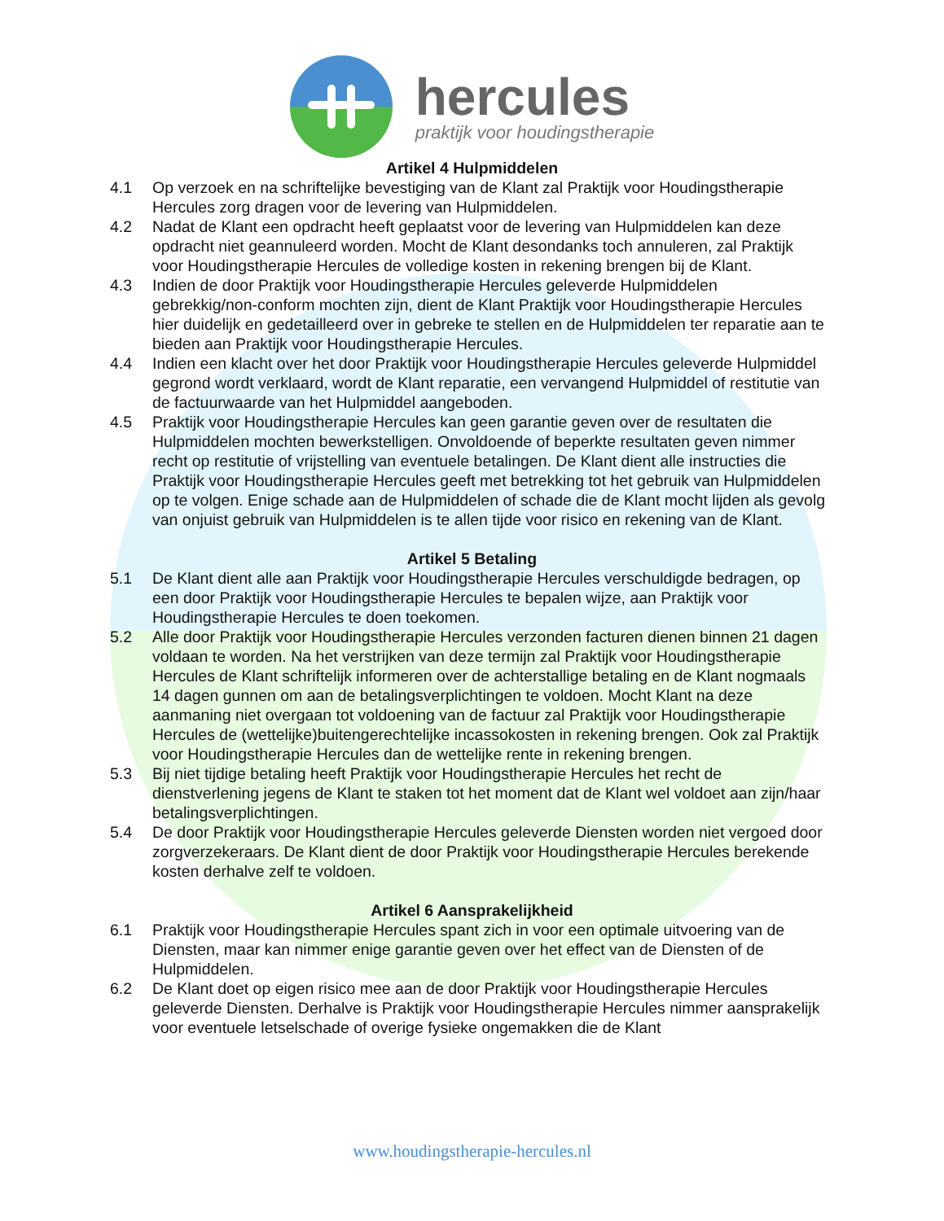hercules
praktijk voor houdingstherapie
Artikel 4 Hulpmiddelen
4.1 Op verzoek en na schriftelijke bevestiging van de Klant zal Praktijk voor Houdingstherapie Hercules zorg dragen voor de levering van Hulpmiddelen.
4.2 Nadat de Klant een opdracht heeft geplaatst voor de levering van Hulpmiddelen kan deze opdracht niet geannuleerd worden. Mocht de Klant desondanks toch annuleren, zal Praktijk voor Houdingstherapie Hercules de volledige kosten in rekening brengen bij de Klant.
4.3 Indien de door Praktijk voor Houdingstherapie Hercules geleverde Hulpmiddelen gebrekkig/non-conform mochten zijn, dient de Klant Praktijk voor Houdingstherapie Hercules hier duidelijk en gedetailleerd over in gebreke te stellen en de Hulpmiddelen ter reparatie aan te bieden aan Praktijk voor Houdingstherapie Hercules.
4.4 Indien een klacht over het door Praktijk voor Houdingstherapie Hercules geleverde Hulpmiddel gegrond wordt verklaard, wordt de Klant reparatie, een vervangend Hulpmiddel of restitutie van de factuurwaarde van het Hulpmiddel aangeboden.
4.5 Praktijk voor Houdingstherapie Hercules kan geen garantie geven over de resultaten die Hulpmiddelen mochten bewerkstelligen. Onvoldoende of beperkte resultaten geven nimmer recht op restitutie of vrijstelling van eventuele betalingen. De Klant dient alle instructies die Praktijk voor Houdingstherapie Hercules geeft met betrekking tot het gebruik van Hulpmiddelen op te volgen. Enige schade aan de Hulpmiddelen of schade die de Klant mocht lijden als gevolg van onjuist gebruik van Hulpmiddelen is te allen tijde voor risico en rekening van de Klant.
Artikel 5 Betaling
5.1 De Klant dient alle aan Praktijk voor Houdingstherapie Hercules verschuldigde bedragen, op een door Praktijk voor Houdingstherapie Hercules te bepalen wijze, aan Praktijk voor Houdingstherapie Hercules te doen toekomen.
5.2 Alle door Praktijk voor Houdingstherapie Hercules verzonden facturen dienen binnen 21 dagen voldaan te worden. Na het verstrijken van deze termijn zal Praktijk voor Houdingstherapie Hercules de Klant schriftelijk informeren over de achterstallige betaling en de Klant nogmaals 14 dagen gunnen om aan de betalingsverplichtingen te voldoen. Mocht Klant na deze aanmaning niet overgaan tot voldoening van de factuur zal Praktijk voor Houdingstherapie Hercules de (wettelijke)buitengerechtelijke incassokosten in rekening brengen. Ook zal Praktijk voor Houdingstherapie Hercules dan de wettelijke rente in rekening brengen.
5.3 Bij niet tijdige betaling heeft Praktijk voor Houdingstherapie Hercules het recht de dienstverlening jegens de Klant te staken tot het moment dat de Klant wel voldoet aan zijn/haar betalingsverplichtingen.
5.4 De door Praktijk voor Houdingstherapie Hercules geleverde Diensten worden niet vergoed door zorgverzekeraars. De Klant dient de door Praktijk voor Houdingstherapie Hercules berekende kosten derhalve zelf te voldoen.
Artikel 6 Aansprakelijkheid
6.1 Praktijk voor Houdingstherapie Hercules spant zich in voor een optimale uitvoering van de Diensten, maar kan nimmer enige garantie geven over het effect van de Diensten of de Hulpmiddelen.
6.2 De Klant doet op eigen risico mee aan de door Praktijk voor Houdingstherapie Hercules geleverde Diensten. Derhalve is Praktijk voor Houdingstherapie Hercules nimmer aansprakelijk voor eventuele letselschade of overige fysieke ongemakken die de Klant
www.houdingstherapie-hercules.nl